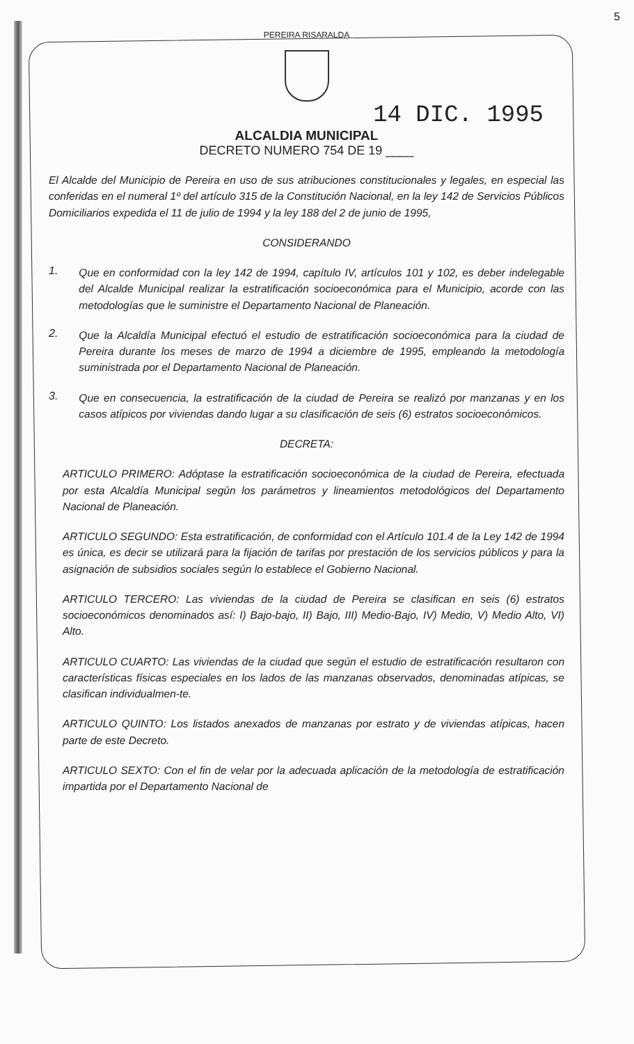5
PEREIRA RISARALDA
14 DIC. 1995
ALCALDIA MUNICIPAL
DECRETO NUMERO 754 DE 19 ____
El Alcalde del Municipio de Pereira en uso de sus atribuciones constitucionales y legales, en especial las conferidas en el numeral 1º del artículo 315 de la Constitución Nacional, en la ley 142 de Servicios Públicos Domiciliarios expedida el 11 de julio de 1994 y la ley 188 del 2 de junio de 1995,
CONSIDERANDO
1.
Que en conformidad con la ley 142 de 1994, capítulo IV, artículos 101 y 102, es deber indelegable del Alcalde Municipal realizar la estratificación socioeconómica para el Municipio, acorde con las metodologías que le suministre el Departamento Nacional de Planeación.
2.
Que la Alcaldía Municipal efectuó el estudio de estratificación socioeconómica para la ciudad de Pereira durante los meses de marzo de 1994 a diciembre de 1995, empleando la metodología suministrada por el Departamento Nacional de Planeación.
3.
Que en consecuencia, la estratificación de la ciudad de Pereira se realizó por manzanas y en los casos atípicos por viviendas dando lugar a su clasificación de seis (6) estratos socioeconómicos.
DECRETA:
ARTICULO PRIMERO: Adóptase la estratificación socioeconómica de la ciudad de Pereira, efectuada por esta Alcaldía Municipal según los parámetros y lineamientos metodológicos del Departamento Nacional de Planeación.
ARTICULO SEGUNDO: Esta estratificación, de conformidad con el Artículo 101.4 de la Ley 142 de 1994 es única, es decir se utilizará para la fijación de tarifas por prestación de los servicios públicos y para la asignación de subsidios sociales según lo establece el Gobierno Nacional.
ARTICULO TERCERO: Las viviendas de la ciudad de Pereira se clasifican en seis (6) estratos socioeconómicos denominados así: I) Bajo-bajo, II) Bajo, III) Medio-Bajo, IV) Medio, V) Medio Alto, VI) Alto.
ARTICULO CUARTO: Las viviendas de la ciudad que según el estudio de estratificación resultaron con características físicas especiales en los lados de las manzanas observados, denominadas atípicas, se clasifican individualmen-te.
ARTICULO QUINTO: Los listados anexados de manzanas por estrato y de viviendas atípicas, hacen parte de este Decreto.
ARTICULO SEXTO: Con el fin de velar por la adecuada aplicación de la metodología de estratificación impartida por el Departamento Nacional de